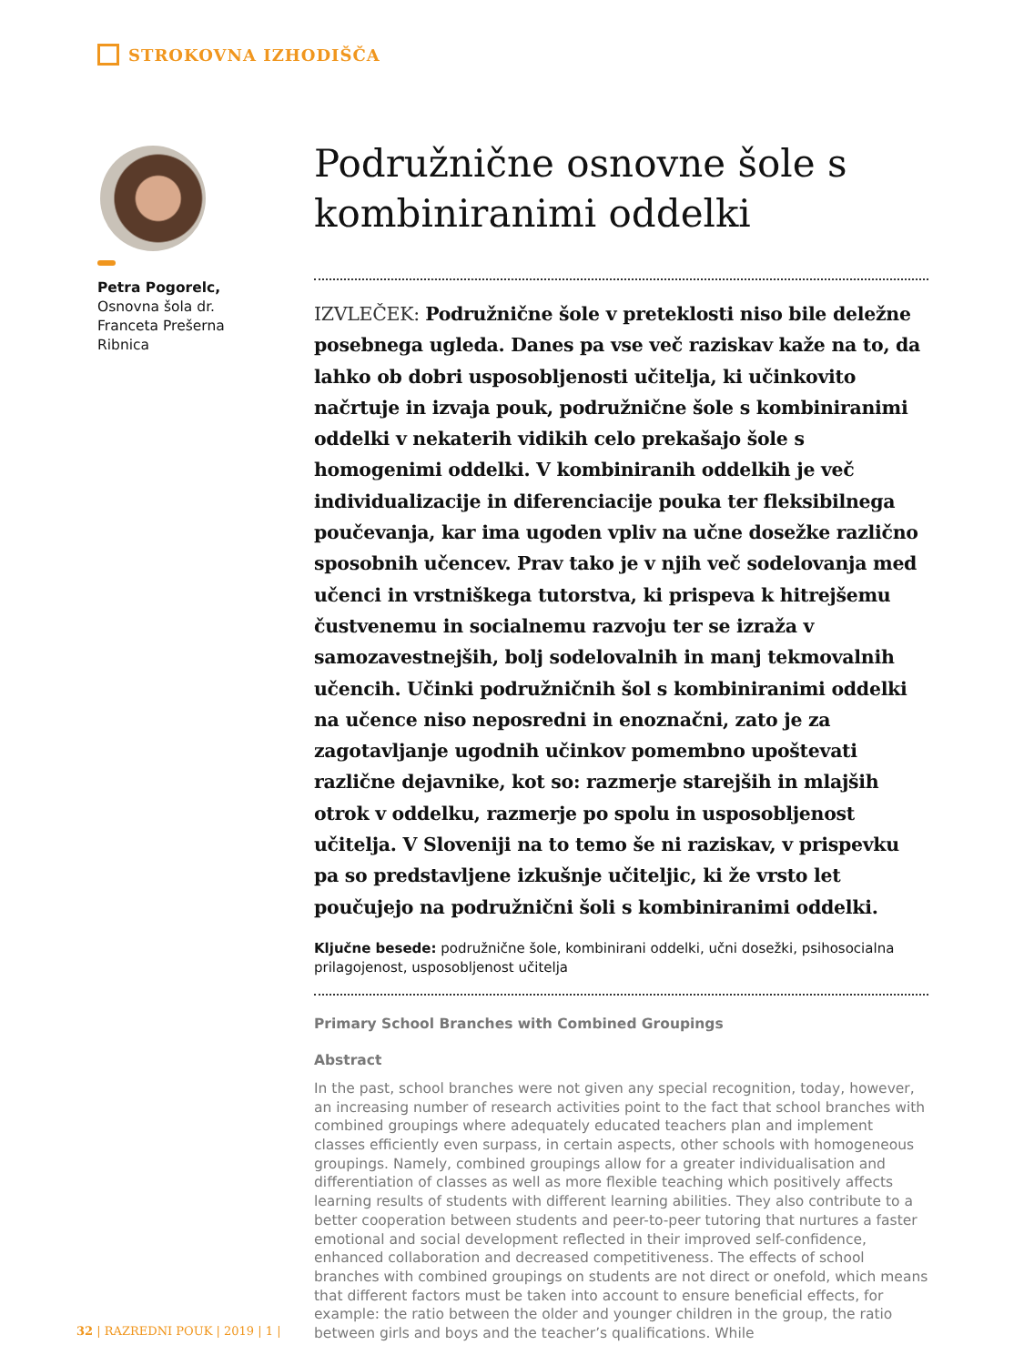STROKOVNA IZHODIŠČA
Petra Pogorelc,
Osnovna šola dr. Franceta Prešerna Ribnica
Podružnične osnovne šole s kombiniranimi oddelki
IZVLEČEK: Podružnične šole v preteklosti niso bile deležne posebnega ugleda. Danes pa vse več raziskav kaže na to, da lahko ob dobri usposobljenosti učitelja, ki učinkovito načrtuje in izvaja pouk, podružnične šole s kombiniranimi oddelki v nekaterih vidikih celo prekašajo šole s homogenimi oddelki. V kombiniranih oddelkih je več individualizacije in diferenciacije pouka ter fleksibilnega poučevanja, kar ima ugoden vpliv na učne dosežke različno sposobnih učencev. Prav tako je v njih več sodelovanja med učenci in vrstniškega tutorstva, ki prispeva k hitrejšemu čustvenemu in socialnemu razvoju ter se izraža v samozavestnejših, bolj sodelovalnih in manj tekmovalnih učencih. Učinki podružničnih šol s kombiniranimi oddelki na učence niso neposredni in enoznačni, zato je za zagotavljanje ugodnih učinkov pomembno upoštevati različne dejavnike, kot so: razmerje starejših in mlajših otrok v oddelku, razmerje po spolu in usposobljenost učitelja. V Sloveniji na to temo še ni raziskav, v prispevku pa so predstavljene izkušnje učiteljic, ki že vrsto let poučujejo na podružnični šoli s kombiniranimi oddelki.
Ključne besede: podružnične šole, kombinirani oddelki, učni dosežki, psihosocialna prilagojenost, usposobljenost učitelja
Primary School Branches with Combined Groupings
Abstract
In the past, school branches were not given any special recognition, today, however, an increasing number of research activities point to the fact that school branches with combined groupings where adequately educated teachers plan and implement classes efficiently even surpass, in certain aspects, other schools with homogeneous groupings. Namely, combined groupings allow for a greater individualisation and differentiation of classes as well as more flexible teaching which positively affects learning results of students with different learning abilities. They also contribute to a better cooperation between students and peer-to-peer tutoring that nurtures a faster emotional and social development reflected in their improved self-confidence, enhanced collaboration and decreased competitiveness. The effects of school branches with combined groupings on students are not direct or onefold, which means that different factors must be taken into account to ensure beneficial effects, for example: the ratio between the older and younger children in the group, the ratio between girls and boys and the teacher’s qualifications. While
32 | RAZREDNI POUK | 2019 | 1 |